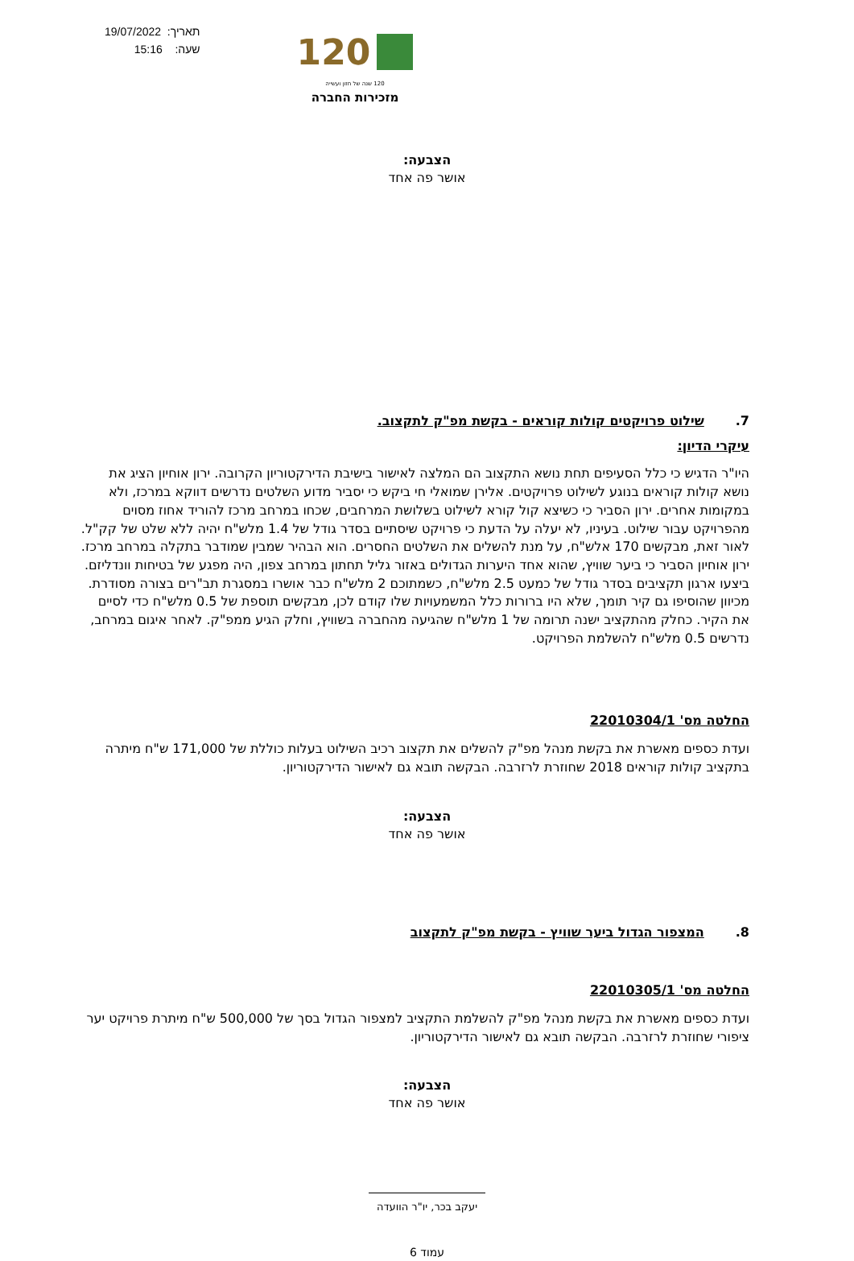120
120 שנה של חזון ועשייה
מזכירות החברה
תאריך: 19/07/2022
שעה: 15:16
הצבעה:
אושר פה אחד
7. שילוט פרויקטים קולות קוראים - בקשת מפ"ק לתקצוב.
עיקרי הדיון:
היו"ר הדגיש כי כלל הסעיפים תחת נושא התקצוב הם המלצה לאישור בישיבת הדירקטוריון הקרובה. ירון אוחיון הציג את נושא קולות קוראים בנוגע לשילוט פרויקטים. אלירן שמואלי חי ביקש כי יסביר מדוע השלטים נדרשים דווקא במרכז, ולא במקומות אחרים. ירון הסביר כי כשיצא קול קורא לשילוט בשלושת המרחבים, שכחו במרחב מרכז להוריד אחוז מסוים מהפרויקט עבור שילוט. בעיניו, לא יעלה על הדעת כי פרויקט שיסתיים בסדר גודל של 1.4 מלש"ח יהיה ללא שלט של קק"ל. לאור זאת, מבקשים 170 אלש"ח, על מנת להשלים את השלטים החסרים. הוא הבהיר שמבין שמודבר בתקלה במרחב מרכז. ירון אוחיון הסביר כי ביער שוויץ, שהוא אחד היערות הגדולים באזור גליל תחתון במרחב צפון, היה מפגע של בטיחות וונדליזם. ביצעו ארגון תקציבים בסדר גודל של כמעט 2.5 מלש"ח, כשמתוכם 2 מלש"ח כבר אושרו במסגרת תב"רים בצורה מסודרת. מכיוון שהוסיפו גם קיר תומך, שלא היו ברורות כלל המשמעויות שלו קודם לכן, מבקשים תוספת של 0.5 מלש"ח כדי לסיים את הקיר. כחלק מהתקציב ישנה תרומה של 1 מלש"ח שהגיעה מהחברה בשוויץ, וחלק הגיע ממפ"ק. לאחר איגום במרחב, נדרשים 0.5 מלש"ח להשלמת הפרויקט.
החלטה מס' 22010304/1
ועדת כספים מאשרת את בקשת מנהל מפ"ק להשלים את תקצוב רכיב השילוט בעלות כוללת של 171,000 ש"ח מיתרה בתקציב קולות קוראים 2018 שחוזרת לרזרבה. הבקשה תובא גם לאישור הדירקטוריון.
הצבעה:
אושר פה אחד
8. המצפור הגדול ביער שוויץ - בקשת מפ"ק לתקצוב
החלטה מס' 22010305/1
ועדת כספים מאשרת את בקשת מנהל מפ"ק להשלמת התקציב למצפור הגדול בסך של 500,000 ש"ח מיתרת פרויקט יער ציפורי שחוזרת לרזרבה. הבקשה תובא גם לאישור הדירקטוריון.
הצבעה:
אושר פה אחד
יעקב בכר, יו"ר הוועדה
עמוד 6